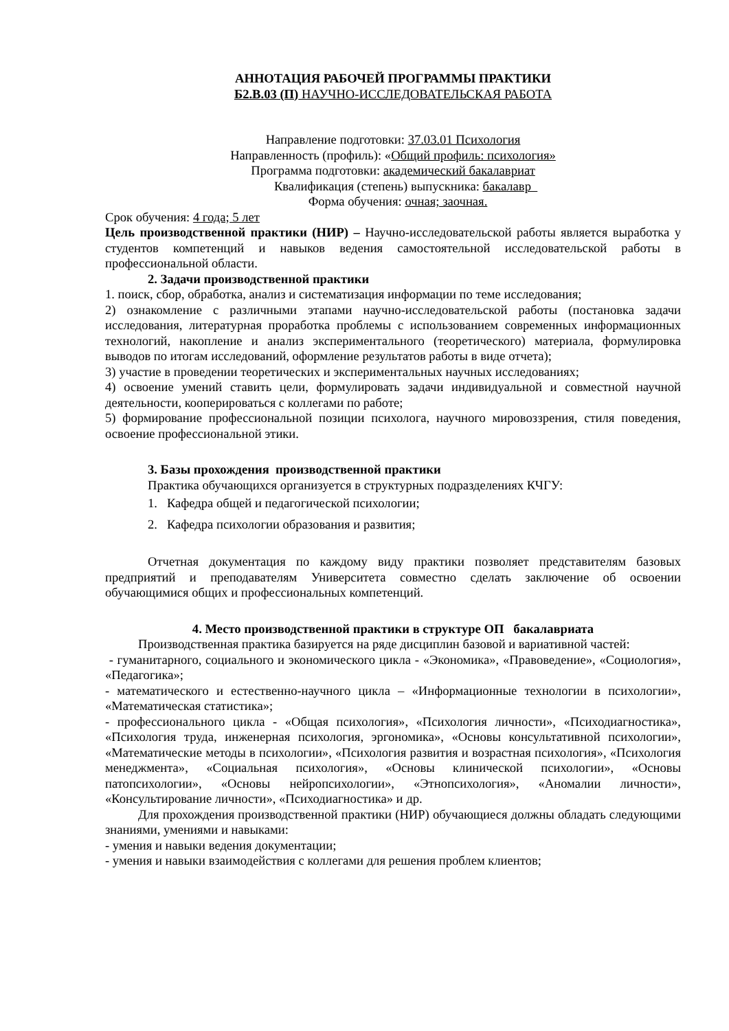АННОТАЦИЯ РАБОЧЕЙ ПРОГРАММЫ ПРАКТИКИ
Б2.В.03 (П) НАУЧНО-ИССЛЕДОВАТЕЛЬСКАЯ РАБОТА
Направление подготовки: 37.03.01 Психология
Направленность (профиль): «Общий профиль: психология»
Программа подготовки: академический бакалавриат
Квалификация (степень) выпускника: бакалавр
Форма обучения: очная; заочная.
Срок обучения: 4 года; 5 лет
Цель производственной практики (НИР) – Научно-исследовательской работы является выработка у студентов компетенций и навыков ведения самостоятельной исследовательской работы в профессиональной области.
2. Задачи производственной практики
1. поиск, сбор, обработка, анализ и систематизация информации по теме исследования;
2) ознакомление с различными этапами научно-исследовательской работы (постановка задачи исследования, литературная проработка проблемы с использованием современных информационных технологий, накопление и анализ экспериментального (теоретического) материала, формулировка выводов по итогам исследований, оформление результатов работы в виде отчета);
3) участие в проведении теоретических и экспериментальных научных исследованиях;
4) освоение умений ставить цели, формулировать задачи индивидуальной и совместной научной деятельности, кооперироваться с коллегами по работе;
5) формирование профессиональной позиции психолога, научного мировоззрения, стиля поведения, освоение профессиональной этики.
3. Базы прохождения производственной практики
Практика обучающихся организуется в структурных подразделениях КЧГУ:
1. Кафедра общей и педагогической психологии;
2. Кафедра психологии образования и развития;
Отчетная документация по каждому виду практики позволяет представителям базовых предприятий и преподавателям Университета совместно сделать заключение об освоении обучающимися общих и профессиональных компетенций.
4. Место производственной практики в структуре ОП бакалавриата
Производственная практика базируется на ряде дисциплин базовой и вариативной частей:
- гуманитарного, социального и экономического цикла - «Экономика», «Правоведение», «Социология», «Педагогика»;
- математического и естественно-научного цикла – «Информационные технологии в психологии», «Математическая статистика»;
- профессионального цикла - «Общая психология», «Психология личности», «Психодиагностика», «Психология труда, инженерная психология, эргономика», «Основы консультативной психологии», «Математические методы в психологии», «Психология развития и возрастная психология», «Психология менеджмента», «Социальная психология», «Основы клинической психологии», «Основы патопсихологии», «Основы нейропсихологии», «Этнопсихология», «Аномалии личности», «Консультирование личности», «Психодиагностика» и др.
Для прохождения производственной практики (НИР) обучающиеся должны обладать следующими знаниями, умениями и навыками:
- умения и навыки ведения документации;
- умения и навыки взаимодействия с коллегами для решения проблем клиентов;